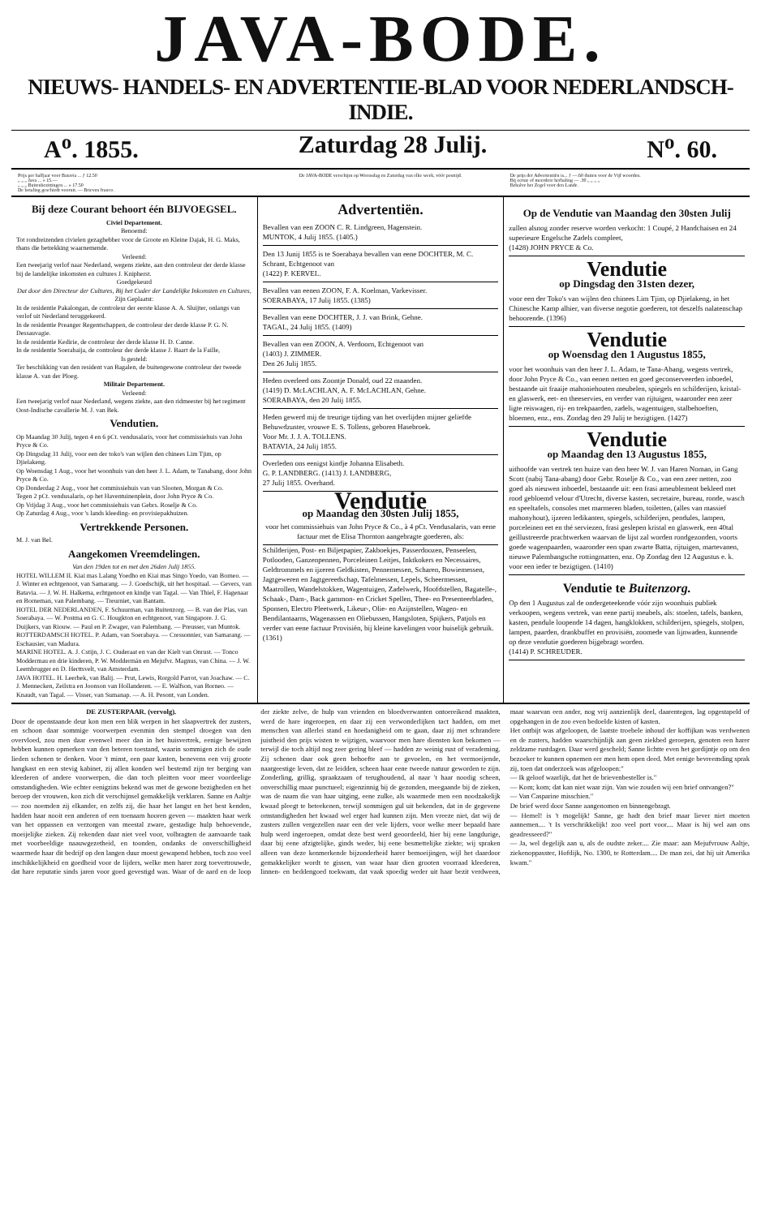JAVA-BODE.
NIEUWS- HANDELS- EN ADVERTENTIE-BLAD VOOR NEDERLANDSCH-INDIE.
A<sup>o</sup>. 1855. Zaturdag 28 Julij. N<sup>o</sup>. 60.
Prijs per halfjaar voor Batavia ... ƒ 12.50
„ „ „ Java ... » 15.—
„ „ „ Buitenbezittingen ... » 17.50
De betaling geschiedt vooruit. — Brieven franco.
De JAVA-BODE verschijnt op Woensdag en Zaturdag van elke week, vóór posttijd.
De prijs der Advertentiën is... ƒ —.60 duiten voor de Vijf woorden.
Bij eerste of meerdere herhaling — .30 „ „ „ „
Behalve het Zegel voor den Lande.
Bij deze Courant behoort één BIJVOEGSEL.
Civiel Departement.
Benoemd:
Tot rondreizenden civielen gezaghebber voor de Groote en Kleine Dajak, H. G. Maks, thans die betrekking waarnemende.
Verleend:
Een tweejarig verlof naar Nederland, wegens ziekte, aan den controleur der derde klasse bij de landelijke inkomsten en cultures J. Knipherst.
Goedgekeurd
Dat door den Directeur der Cultures, Bij het Cuder der Landelijke Inkomsten en Cultures,
Zijn Geplaatst:
In de residentie Pakalongan, de controleur der eerste klasse A. A. Sluijter, onlangs van verlof uit Nederland teruggekeerd.
In de residentie Preanger Regentschappen, de controleur der derde klasse P. G. N. Dessauvagie.
In de residentie Kedirie, de controleur der derde klasse H. D. Canne.
In de residentie Soerabaija, de controleur der derde klasse J. Baart de la Faille,
Is gesteld:
Ter beschikking van den resident van Bagalen, de buitengewone controleur der tweede klasse A. van der Ploeg.
Militair Departement.
Verleend:
Een tweejarig verlof naar Nederland, wegens ziekte, aan den ridmeester bij het regiment Oost-Indische cavallerie M. J. van Bek.
Vendutien.
Op Maandag 30 Julij, tegen 4 en 6 pCt. vendusalaris, voor het commissiehuis van John Pryce & Co.
Op Dingsdag 31 Julij, voor een der toko's van wijlen den chinees Lim Tjim, op Djielakeng.
Op Woensdag 1 Aug., voor het woonhuis van den heer J. L. Adam, te Tanabang, door John Pryce & Co.
Op Donderdag 2 Aug., voor het commissiehuis van van Slooten, Morgan & Co.
Tegen 2 pCt. vendusalaris, op het Haventuinenplein, door John Pryce & Co.
Op Vrijdag 3 Aug., voor het commissiehuis van Gebrs. Roselje & Co.
Op Zaturdag 4 Aug., voor 's lands kleeding- en provisiepakhuizen.
Vertrekkende Personen.
M. J. van Bel.
Aangekomen Vreemdelingen.
Van den 19den tot en met den 26den Julij 1855.
HOTEL WILLEM II. Kiai mas Lalang Yoedho en Kiai mas Singo Yoedo, van Borneo. — J. Winter en echtgenoot, van Samarang. — J. Goedschijk, uit het hospitaal. — Gevers, van Batavia. — J. W. H. Halkema, echtgenoot en kindje van Tagal. — Van Thiel, F. Hagenaar en Borneman, van Palembang. — Treurniet, van Bantam.
HOTEL DER NEDERLANDEN, F. Schuurman, van Buitenzorg. — B. van der Plas, van Soerabaya. — W. Postma en G. C. Hougkton en echtgenoot, van Singapore. J. G. Duijkers, van Riouw. — Paul en P. Zwager, van Palembang. — Preusser, van Muntok.
ROTTERDAMSCH HOTEL. P. Adam, van Soerabaya. — Cressonnier, van Samarang. — Eschausier, van Madura.
MARINE HOTEL. A. J. Cstijn, J. C. Ouderaat en van der Kielt van Onrust. — Tonco Moddermau en drie kinderen, P. W. Moddermán en Mejufvr. Magnus, van China. — J. W. Leembrugger en D. Herttsvelt, van Amsterdam.
JAVA HOTEL. H. Leerbek, van Balij. — Prut, Lewis, Rorgold Parrot, van Joachaw. — C. J. Mennecken, Zeilstra en Joonson van Hollanderen. — E. Walfson, van Borneo. — Knaudt, van Tagal. — Visser, van Sumanap. — A. H. Pesont, van Londen.
Advertentiën.
Bevallen van een ZOON C. R. Lindgreen, Hagenstein.
MUNTOK, 4 Julij 1855. (1405.)
Den 13 Junij 1855 is te Soerabaya bevallen van eene DOCHTER, M. C. Schrant, Echtgenoot van
(1422) P. KERVEL.
Bevallen van eenen ZOON, F. A. Koelman, Varkevisser.
SOERABAYA, 17 Julij 1855. (1385)
Bevallen van eene DOCHTER, J. J. van Brink, Gehne.
TAGAL, 24 Julij 1855. (1409)
Bevallen van een ZOON, A. Verdoorn, Echtgenoot van
(1403) J. ZIMMER.
Den 26 Julij 1855.
Heden overleed ons Zoontje Donald, oud 22 maanden.
(1419) D. McLACHLAN, A. F. McLACHLAN, Gehne.
SOERABAYA, den 20 Julij 1855.
Heden gewerd mij de treurige tijding van het overlijden mijner geliefde Behuwdzuster, vrouwe E. S. Tollens, geboren Hasebroek.
Voor Mr. J. J. A. TOLLENS.
BATAVIA, 24 Julij 1855.
Overleden ons eenigst kindje Johanna Elisabeth.
G. P. LANDBERG. (1413) J. LANDBERG,
27 Julij 1855. Overhand.
Vendutie
op Maandag den 30sten Julij 1855,
voor het commissiehuis van John Pryce & Co., à 4 pCt. Vendusalaris, van eene factuur met de Elisa Thornton aangebragte goederen, als:
Schilderijen, Post- en Biljetpapier, Zakboekjes, Passerdoozen, Penseelen, Potlooden, Ganzenpennen, Porceleinen Leitjes, Inktkokers en Necessaires, Geldtrommels en ijzeren Geldkisten, Pennemessen, Scharen, Bowiemessen, Jagtgeweren en Jagtgereedschap, Tafelmessen, Lepels, Scheermessen, Maatrollen, Wandelstokken, Wagentuigen, Zadelwerk, Hoofdstellen, Bagatelle-, Schaak-, Dam-, Back gammon- en Cricket Spellen, Thee- en Presenteerbladen, Sponsen, Electro Pleetwerk, Likeur-, Olie- en Azijnstellen, Wagen- en Bendilantaarns, Wagenassen en Oliebussen, Hangsloten, Spijkers, Patjols en verder van eene factuur Provisiën, bij kleine kavelingen voor huiselijk gebruik. (1361)
Op de Vendutie van Maandag den 30sten Julij
zullen alsnog zonder reserve worden verkocht: 1 Coupé, 2 Handchaisen en 24 superieure Engelsche Zadels compleet,
(1428) JOHN PRYCE & Co.
Vendutie
op Dingsdag den 31sten dezer,
voor een der Toko's van wijlen den chinees Lim Tjim, op Djielakeng, in het Chinesche Kamp alhier, van diverse negotie goederen, tot deszelfs nalatenschap behoorende. (1396)
Vendutie
op Woensdag den 1 Augustus 1855,
voor het woonhuis van den heer J. L. Adam, te Tana-Abang, wegens vertrek, door John Pryce & Co., van eenen netten en goed geconserveerden inboedel, bestaande uit fraaije mahoniehouten meubelen, spiegels en schilderijen, kristal- en glaswerk, eet- en theeservies, en verder van rijtuigen, waaronder een zeer ligte reiswagen, rij- en trekpaarden, zadels, wagentuigen, stalbehoeften, bloemen, enz., ens. Zondag den 29 Julij te bezigtigen. (1427)
Vendutie
op Maandag den 13 Augustus 1855,
uithoofde van vertrek ten huize van den heer W. J. van Haren Noman, in Gang Scott (nabij Tana-abang) door Gebr. Roselje & Co., van een zeer netten, zoo goed als nieuwen inboedel, bestaande uit: een frasi ameublement bekleed met rood gebloemd velour d'Utrecht, diverse kasten, secretaire, bureau, ronde, wasch en speeltafels, consoles met marmeren bladen, toiletten, (alles van massief mahonyhout), ijzeren ledikanten, spiegels, schilderijen, pendules, lampen, porceleinen eet en thé serviezen, frasi geslepen kristal en glaswerk, een 40tal geïllustreerde prachtwerken waarvan de lijst zal worden rondgezonden, voorts goede wagenpaarden, waaronder een span zwarte Batta, rijtuigen, martevanen, nieuwe Palembangsche rottingmatten, enz. Op Zondag den 12 Augustus e. k. voor een ieder te bezigtigen. (1410)
Vendutie te Buitenzorg.
Op den 1 Augustus zal de ondergeteekende vóór zijn woonhuis publiek verkoopen, wegens vertrek, van eene partij meubels, als: stoelen, tafels, banken, kasten, pendule loopende 14 dagen, hangklokken, schilderijen, spiegels, stolpen, lampen, paarden, drankbuffet en provisiën, zoomede van lijnwaden, kunnende op deze vendutie goederen bijgebragt worden.
(1414) P. SCHREUDER.
DE ZUSTERPAAR. (vervolg).
Door de openstaande deur kon men een blik werpen in het slaapvertrek der zusters, en schoon daar sommige voorwerpen evenmin den stempel droegen van den overvloed, zou men daar evenwel meer dan in het huisvertrek, eenige bewijzen hebben kunnen opmerken van den beteren toestand, waarin sommigen zich de oude lieden schenen te denken. Voor 't minst, een paar kasten, benevens een vrij groote hangkast en een stevig kabinet, zij allen konden wel bestemd zijn ter berging van kleederen of andere voorwerpen, die dan toch pleitten voor meer voordeelige omstandigheden. Wie echter eenigzins bekend was met de gewone bezigheden en het beroep der vrouwen, kon zich dit verschijnsel gemakkelijk verklaren. Sanne en Aaltje — zoo noemden zij elkander, en zelfs zij, die haar het langst en het best kenden, hadden haar nooit een anderen of een toenaam hooren geven — maakten haar werk van het oppassen en verzorgen van meestal zware, gestadige hulp behoevende, moeijelijke zieken. Zij rekenden daar niet veel voor, volbragten de aanvaarde taak met voorbeeldige naauwgezetheid, en toonden, ondanks de onverschilligheid waarmede haar dit bedrijf op den langen duur moest gewapend hebben, toch zoo veel inschikkelijkheid en goedheid voor de lijders, welke men harer zorg toevertrouwde, dat hare reputatie sinds jaren voor goed gevestigd was. Waar of de aard en de loop der ziekte zelve, de hulp van vrienden en bloedverwanten ontoereikend maakten, werd de hare ingeroepen, en daar zij een verwonderlijken tact hadden, om met menschen van allerlei stand en hoedanigheid om te gaan, daar zij met schrandere juistheid den prijs wisten te wijzigen, waarvoor men hare diensten kon bekomen — terwijl die toch altijd nog zeer gering bleef — hadden ze weinig rust of verademing. Zij schenen daar ook geen behoefte aan te gevoelen, en het vermoeijende, naargeestige leven, dat ze leidden, scheen haar eene tweede natuur geworden te zijn. Zonderling, grillig, spraakzaam of terughoudend, al naar 't haar noodig scheen, onverschillig maar punctueel; eigenzinnig bij de gezonden, meegaande bij de zieken, was de naam die van haar uitging, eene zulke, als waarmede men een noodzakelijk kwaad pleegt te beteekenen, terwijl sommigen gul uit bekenden, dat in de gegevene omstandigheden het kwaad wel erger had kunnen zijn. Men vreeze niet, dat wij de zusters zullen vergezellen naar een der vele lijders, voor welke meer bepaald hare hulp werd ingeroepen, omdat deze best werd geoordeeld, hier bij eene langdurige, daar bij eene afzigtelijke, ginds weder, bij eene besmettelijke ziekte; wij spraken alleen van deze kenmerkende bijzonderheid harer bemoeijingen, wijl het daardoor gemakkelijker wordt te gissen, van waar haar dien grooten voorraad kleederen, linnen- en beddengoed toekwam, dat vaak spoedig weder uit haar bezit verdween, maar waarvan een ander, nog vrij aanzienlijk deel, daarentegen, lag opgestapeld of opgehangen in de zoo even bedoelde kisten of kasten.
Het ontbijt was afgeloopen, de laatste troebele inhoud der koffijkan was verdwenen en de zusters, hadden waarschijnlijk aan geen ziekbed geroepen, genoten een harer zeldzame rustdagen. Daar werd gescheld; Sanne lichtte even het gordijntje op om den bezoeker te kunnen opnemen eer men hem open deed. Met eenige bevreemding sprak zij, toen dat onderzoek was afgeloopen:"
— Ik geloof waarlijk, dat het de brievenbesteller is."
— Kom; kom; dat kan niet waar zijn. Van wie zouden wij een brief ontvangen?"
— Van Casparine misschien."
De brief werd door Sanne aangenomen en binnengebragt.
— Hemel! is 't mogelijk! Sanne, ge hadt den brief maar liever niet moeten aannemen.... 't Is verschrikkelijk! zoo veel port voor.... Maar is hij wel aan ons geadresseerd?"
— Ja, wel degelijk aan u, als de oudste zeker.... Zie maar: aan Mejufvrouw Aaltje, ziekenoppasster, Hofdijk, No. 1300, te Rotterdam.... De man zei, dat hij uit Amerika kwam."